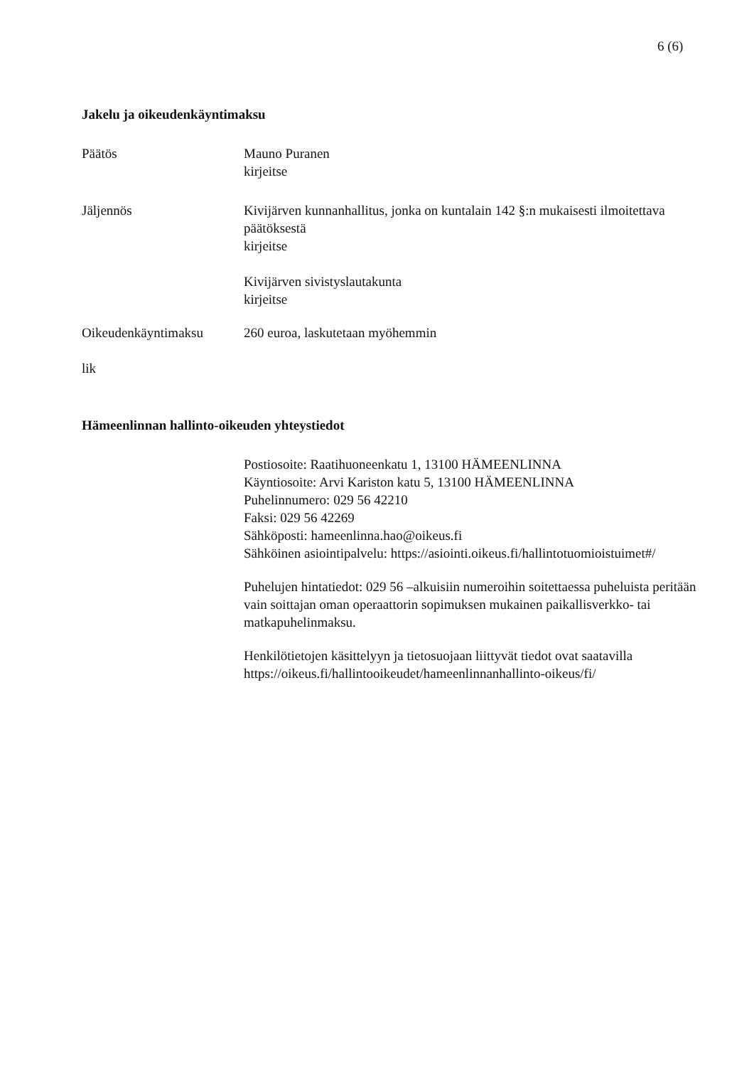6 (6)
Jakelu ja oikeudenkäyntimaksu
Päätös Mauno Puranen
kirjeitse
Jäljennös Kivijärven kunnanhallitus, jonka on kuntalain 142 §:n mukaisesti ilmoitettava päätöksestä
kirjeitse
Kivijärven sivistyslautakunta
kirjeitse
Oikeudenkäyntimaksu 260 euroa, laskutetaan myöhemmin
lik
Hämeenlinnan hallinto-oikeuden yhteystiedot
Postiosoite: Raatihuoneenkatu 1, 13100 HÄMEENLINNA
Käyntiosoite: Arvi Kariston katu 5, 13100 HÄMEENLINNA
Puhelinnumero: 029 56 42210
Faksi: 029 56 42269
Sähköposti: hameenlinna.hao@oikeus.fi
Sähköinen asiointipalvelu: https://asiointi.oikeus.fi/hallintotuomioistuimet#/
Puhelujen hintatiedot: 029 56 –alkuisiin numeroihin soitettaessa puheluista peritään vain soittajan oman operaattorin sopimuksen mukainen paikallisverkko- tai matkapuhelinmaksu.
Henkilötietojen käsittelyyn ja tietosuojaan liittyvät tiedot ovat saatavilla https://oikeus.fi/hallintooikeudet/hameenlinnanhallinto-oikeus/fi/